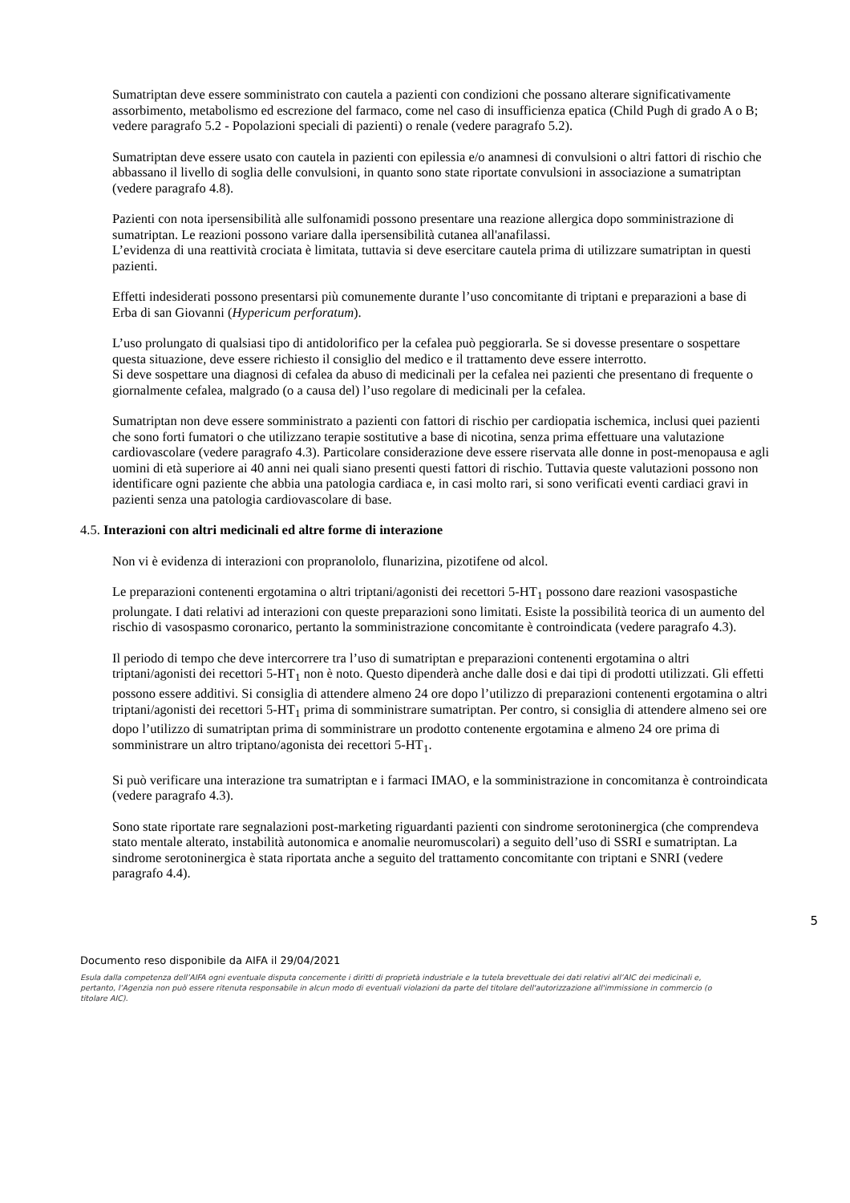Sumatriptan deve essere somministrato con cautela a pazienti con condizioni che possano alterare significativamente assorbimento, metabolismo ed escrezione del farmaco, come nel caso di insufficienza epatica (Child Pugh di grado A o B; vedere paragrafo 5.2 - Popolazioni speciali di pazienti) o renale (vedere paragrafo 5.2).
Sumatriptan deve essere usato con cautela in pazienti con epilessia e/o anamnesi di convulsioni o altri fattori di rischio che abbassano il livello di soglia delle convulsioni, in quanto sono state riportate convulsioni in associazione a sumatriptan (vedere paragrafo 4.8).
Pazienti con nota ipersensibilità alle sulfonamidi possono presentare una reazione allergica dopo somministrazione di sumatriptan. Le reazioni possono variare dalla ipersensibilità cutanea all'anafilassi.
L’evidenza di una reattività crociata è limitata, tuttavia si deve esercitare cautela prima di utilizzare sumatriptan in questi pazienti.
Effetti indesiderati possono presentarsi più comunemente durante l’uso concomitante di triptani e preparazioni a base di Erba di san Giovanni (Hypericum perforatum).
L’uso prolungato di qualsiasi tipo di antidolorifico per la cefalea può peggiorarla. Se si dovesse presentare o sospettare questa situazione, deve essere richiesto il consiglio del medico e il trattamento deve essere interrotto.
Si deve sospettare una diagnosi di cefalea da abuso di medicinali per la cefalea nei pazienti che presentano di frequente o giornalmente cefalea, malgrado (o a causa del) l’uso regolare di medicinali per la cefalea.
Sumatriptan non deve essere somministrato a pazienti con fattori di rischio per cardiopatia ischemica, inclusi quei pazienti che sono forti fumatori o che utilizzano terapie sostitutive a base di nicotina, senza prima effettuare una valutazione cardiovascolare (vedere paragrafo 4.3). Particolare considerazione deve essere riservata alle donne in post-menopausa e agli uomini di età superiore ai 40 anni nei quali siano presenti questi fattori di rischio. Tuttavia queste valutazioni possono non identificare ogni paziente che abbia una patologia cardiaca e, in casi molto rari, si sono verificati eventi cardiaci gravi in pazienti senza una patologia cardiovascolare di base.
4.5. Interazioni con altri medicinali ed altre forme di interazione
Non vi è evidenza di interazioni con propranololo, flunarizina, pizotifene od alcol.
Le preparazioni contenenti ergotamina o altri triptani/agonisti dei recettori 5-HT<sub>1</sub> possono dare reazioni vasospastiche prolungate. I dati relativi ad interazioni con queste preparazioni sono limitati. Esiste la possibilità teorica di un aumento del rischio di vasospasmo coronarico, pertanto la somministrazione concomitante è controindicata (vedere paragrafo 4.3).
Il periodo di tempo che deve intercorrere tra l’uso di sumatriptan e preparazioni contenenti ergotamina o altri triptani/agonisti dei recettori 5-HT<sub>1</sub> non è noto. Questo dipenderà anche dalle dosi e dai tipi di prodotti utilizzati. Gli effetti possono essere additivi. Si consiglia di attendere almeno 24 ore dopo l’utilizzo di preparazioni contenenti ergotamina o altri triptani/agonisti dei recettori 5-HT<sub>1</sub> prima di somministrare sumatriptan. Per contro, si consiglia di attendere almeno sei ore dopo l’utilizzo di sumatriptan prima di somministrare un prodotto contenente ergotamina e almeno 24 ore prima di somministrare un altro triptano/agonista dei recettori 5-HT<sub>1</sub>.
Si può verificare una interazione tra sumatriptan e i farmaci IMAO, e la somministrazione in concomitanza è controindicata (vedere paragrafo 4.3).
Sono state riportate rare segnalazioni post-marketing riguardanti pazienti con sindrome serotoninergica (che comprendeva stato mentale alterato, instabilità autonomica e anomalie neuromuscolari) a seguito dell’uso di SSRI e sumatriptan. La sindrome serotoninergica è stata riportata anche a seguito del trattamento concomitante con triptani e SNRI (vedere paragrafo 4.4).
5
Documento reso disponibile da AIFA il 29/04/2021
Esula dalla competenza dell’AIFA ogni eventuale disputa concernente i diritti di proprietà industriale e la tutela brevettuale dei dati relativi all’AIC dei medicinali e, pertanto, l’Agenzia non può essere ritenuta responsabile in alcun modo di eventuali violazioni da parte del titolare dell'autorizzazione all'immissione in commercio (o titolare AIC).